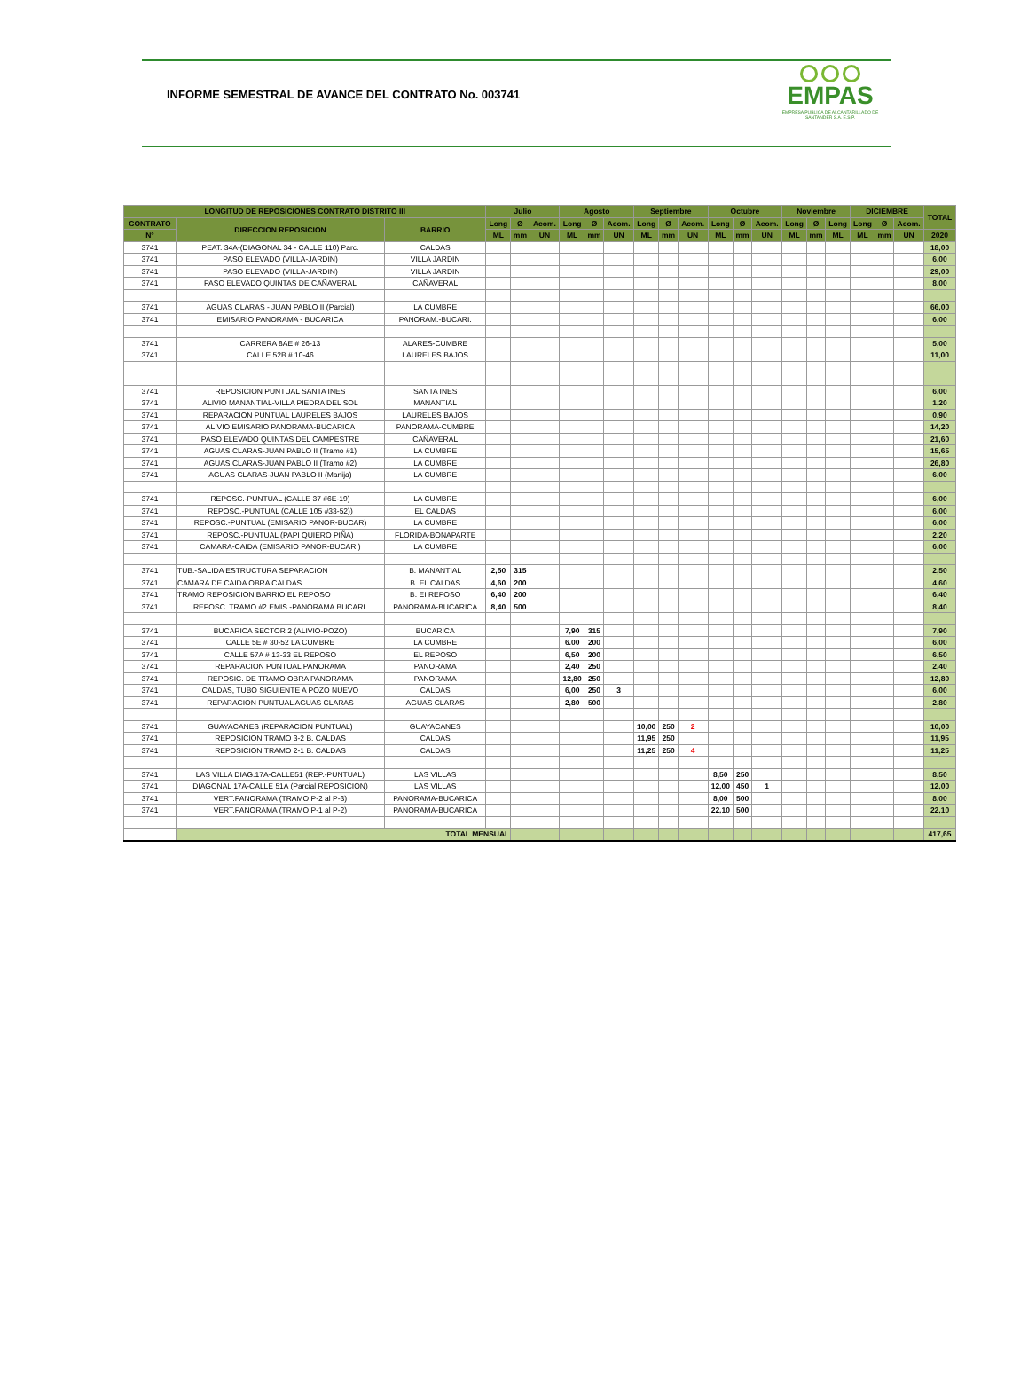INFORME SEMESTRAL DE AVANCE DEL CONTRATO No. 003741
EMPAS
EMPRESA PUBLICA DE ALCANTARILLADO DE SANTANDER S.A. E.S.P.
| LONGITUD DE REPOSICIONES CONTRATO DISTRITO III | | | Julio | | | Agosto | | | Septiembre | | | Octubre | | | Noviembre | | | DICIEMBRE | | | TOTAL |
| --- | --- | --- | --- | --- | --- | --- | --- | --- | --- | --- | --- | --- | --- | --- | --- | --- | --- | --- | --- | --- | --- |
| CONTRATO | DIRECCION REPOSICION | BARRIO | Long | Ø | Acom. | Long | Ø | Acom. | Long | Ø | Acom. | Long | Ø | Acom. | Long | Ø | Long | Long | Ø | Acom. | |
| N° | | | ML | mm | UN | ML | mm | UN | ML | mm | UN | ML | mm | UN | ML | mm | ML | ML | mm | UN | 2020 |
| 3741 | PEAT. 34A-(DIAGONAL 34 - CALLE 110) Parc. | CALDAS | | | | | | | | | | | | | | | | | | | 18,00 |
| 3741 | PASO ELEVADO (VILLA-JARDIN) | VILLA JARDIN | | | | | | | | | | | | | | | | | | | 6,00 |
| 3741 | PASO ELEVADO (VILLA-JARDIN) | VILLA JARDIN | | | | | | | | | | | | | | | | | | | 29,00 |
| 3741 | PASO ELEVADO QUINTAS DE CAÑAVERAL | CAÑAVERAL | | | | | | | | | | | | | | | | | | | 8,00 |
| 3741 | AGUAS CLARAS - JUAN PABLO II (Parcial) | LA CUMBRE | | | | | | | | | | | | | | | | | | | 66,00 |
| 3741 | EMISARIO PANORAMA - BUCARICA | PANORAM.-BUCARI. | | | | | | | | | | | | | | | | | | | 6,00 |
| 3741 | CARRERA 8AE # 26-13 | ALARES-CUMBRE | | | | | | | | | | | | | | | | | | | 5,00 |
| 3741 | CALLE 52B # 10-46 | LAURELES BAJOS | | | | | | | | | | | | | | | | | | | 11,00 |
| 3741 | REPOSICION PUNTUAL SANTA INES | SANTA INES | | | | | | | | | | | | | | | | | | | 6,00 |
| 3741 | ALIVIO MANANTIAL-VILLA PIEDRA DEL SOL | MANANTIAL | | | | | | | | | | | | | | | | | | | 1,20 |
| 3741 | REPARACION PUNTUAL LAURELES BAJOS | LAURELES BAJOS | | | | | | | | | | | | | | | | | | | 0,90 |
| 3741 | ALIVIO EMISARIO PANORAMA-BUCARICA | PANORAMA-CUMBRE | | | | | | | | | | | | | | | | | | | 14,20 |
| 3741 | PASO ELEVADO QUINTAS DEL CAMPESTRE | CAÑAVERAL | | | | | | | | | | | | | | | | | | | 21,60 |
| 3741 | AGUAS CLARAS-JUAN PABLO II (Tramo #1) | LA CUMBRE | | | | | | | | | | | | | | | | | | | 15,65 |
| 3741 | AGUAS CLARAS-JUAN PABLO II (Tramo #2) | LA CUMBRE | | | | | | | | | | | | | | | | | | | 26,80 |
| 3741 | AGUAS CLARAS-JUAN PABLO II (Manija) | LA CUMBRE | | | | | | | | | | | | | | | | | | | 6,00 |
| 3741 | REPOSC.-PUNTUAL (CALLE 37 #6E-19) | LA CUMBRE | | | | | | | | | | | | | | | | | | | 6,00 |
| 3741 | REPOSC.-PUNTUAL (CALLE 105 #33-52)) | EL CALDAS | | | | | | | | | | | | | | | | | | | 6,00 |
| 3741 | REPOSC.-PUNTUAL (EMISARIO PANOR-BUCAR) | LA CUMBRE | | | | | | | | | | | | | | | | | | | 6,00 |
| 3741 | REPOSC.-PUNTUAL (PAPI QUIERO PIÑA) | FLORIDA-BONAPARTE | | | | | | | | | | | | | | | | | | | 2,20 |
| 3741 | CAMARA-CAIDA (EMISARIO PANOR-BUCAR.) | LA CUMBRE | | | | | | | | | | | | | | | | | | | 6,00 |
| 3741 | TUB.-SALIDA ESTRUCTURA SEPARACION | B. MANANTIAL | 2,50 | 315 | | | | | | | | | | | | | | | | | 2,50 |
| 3741 | CAMARA DE CAIDA OBRA CALDAS | B. EL CALDAS | 4,60 | 200 | | | | | | | | | | | | | | | | | 4,60 |
| 3741 | TRAMO REPOSICION BARRIO EL REPOSO | B. EI REPOSO | 6,40 | 200 | | | | | | | | | | | | | | | | | 6,40 |
| 3741 | REPOSC. TRAMO #2 EMIS.-PANORAMA.BUCARI. | PANORAMA-BUCARICA | 8,40 | 500 | | | | | | | | | | | | | | | | | 8,40 |
| 3741 | BUCARICA SECTOR 2 (ALIVIO-POZO) | BUCARICA | | | | 7,90 | 315 | | | | | | | | | | | | | | 7,90 |
| 3741 | CALLE 5E # 30-52 LA CUMBRE | LA CUMBRE | | | | 6.00 | 200 | | | | | | | | | | | | | | 6,00 |
| 3741 | CALLE 57A # 13-33 EL REPOSO | EL REPOSO | | | | 6,50 | 200 | | | | | | | | | | | | | | 6,50 |
| 3741 | REPARACION PUNTUAL PANORAMA | PANORAMA | | | | 2,40 | 250 | | | | | | | | | | | | | | 2,40 |
| 3741 | REPOSIC. DE TRAMO OBRA PANORAMA | PANORAMA | | | | 12,80 | 250 | | | | | | | | | | | | | | 12,80 |
| 3741 | CALDAS, TUBO SIGUIENTE A POZO NUEVO | CALDAS | | | | 6,00 | 250 | 3 | | | | | | | | | | | | | 6,00 |
| 3741 | REPARACION PUNTUAL AGUAS CLARAS | AGUAS CLARAS | | | | 2,80 | 500 | | | | | | | | | | | | | | 2,80 |
| 3741 | GUAYACANES (REPARACION PUNTUAL) | GUAYACANES | | | | | | | 10,00 | 250 | 2 | | | | | | | | | | 10,00 |
| 3741 | REPOSICION TRAMO 3-2 B. CALDAS | CALDAS | | | | | | | 11,95 | 250 | | | | | | | | | | | 11,95 |
| 3741 | REPOSICION TRAMO 2-1 B. CALDAS | CALDAS | | | | | | | 11,25 | 250 | 4 | | | | | | | | | | 11,25 |
| 3741 | LAS VILLA DIAG.17A-CALLE51 (REP.-PUNTUAL) | LAS VILLAS | | | | | | | | | | 8,50 | 250 | | | | | | | | 8,50 |
| 3741 | DIAGONAL 17A-CALLE 51A (Parcial REPOSICION) | LAS VILLAS | | | | | | | | | | 12,00 | 450 | 1 | | | | | | | 12,00 |
| 3741 | VERT.PANORAMA (TRAMO P-2 al P-3) | PANORAMA-BUCARICA | | | | | | | | | | 8,00 | 500 | | | | | | | | 8,00 |
| 3741 | VERT.PANORAMA (TRAMO P-1 al P-2) | PANORAMA-BUCARICA | | | | | | | | | | 22,10 | 500 | | | | | | | | 22,10 |
| | TOTAL MENSUAL | | | | | | | | | | | | | | | | | | | | 417,65 |